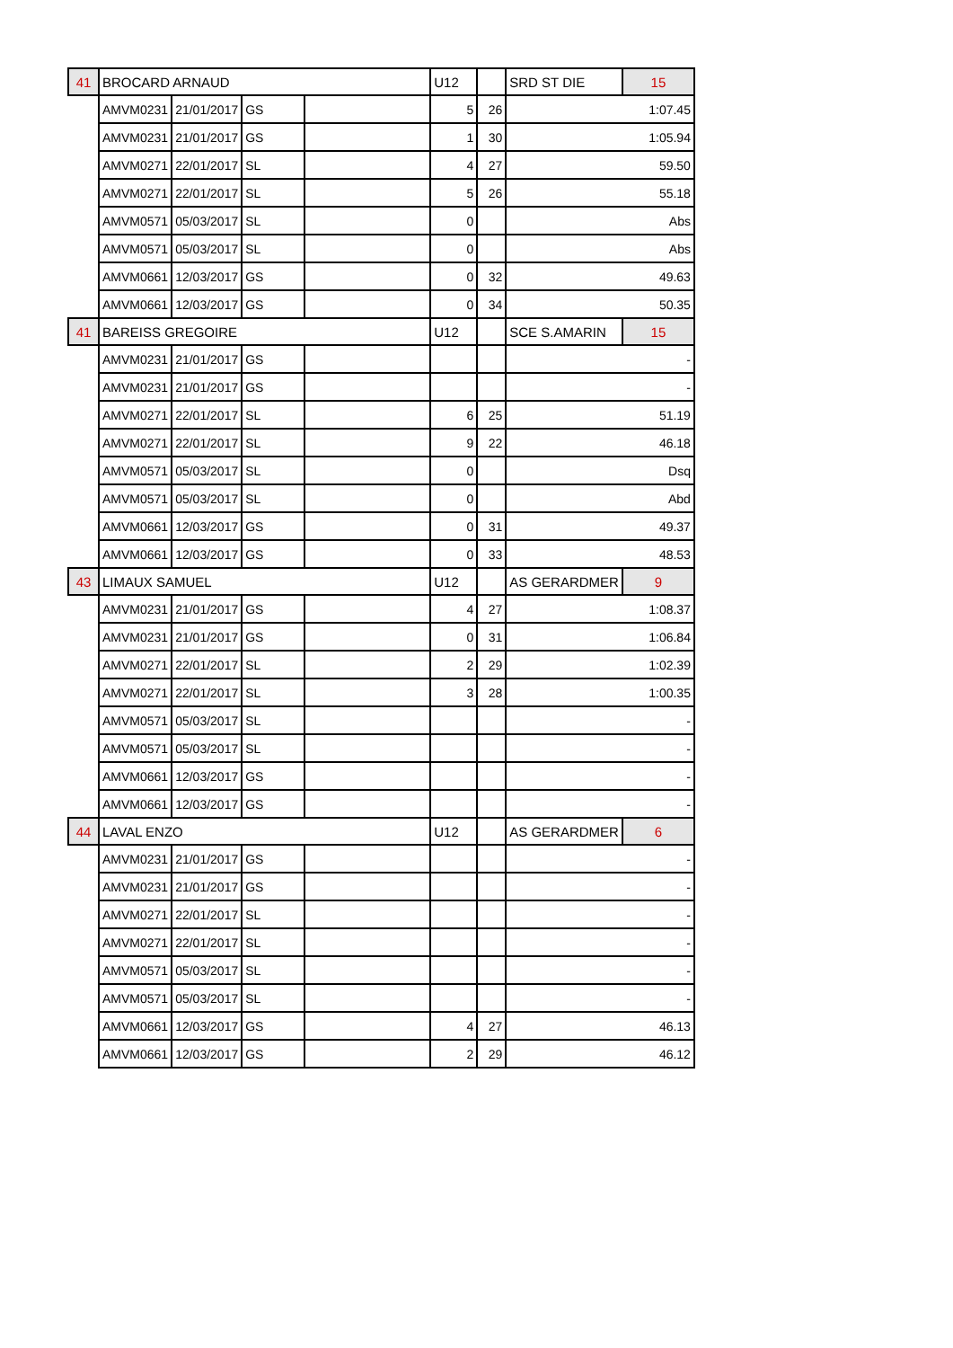| 41 | BROCARD ARNAUD | | | | U12 | | SRD ST DIE | 15 |
| | AMVM0231 | 21/01/2017 | GS | | 5 | 26 | 1:07.45 | |
| | AMVM0231 | 21/01/2017 | GS | | 1 | 30 | 1:05.94 | |
| | AMVM0271 | 22/01/2017 | SL | | 4 | 27 | 59.50 | |
| | AMVM0271 | 22/01/2017 | SL | | 5 | 26 | 55.18 | |
| | AMVM0571 | 05/03/2017 | SL | | 0 | | Abs | |
| | AMVM0571 | 05/03/2017 | SL | | 0 | | Abs | |
| | AMVM0661 | 12/03/2017 | GS | | 0 | 32 | 49.63 | |
| | AMVM0661 | 12/03/2017 | GS | | 0 | 34 | 50.35 | |
| 41 | BAREISS GREGOIRE | | | | U12 | | SCE S.AMARIN | 15 |
| | AMVM0231 | 21/01/2017 | GS | | | | - | |
| | AMVM0231 | 21/01/2017 | GS | | | | - | |
| | AMVM0271 | 22/01/2017 | SL | | 6 | 25 | 51.19 | |
| | AMVM0271 | 22/01/2017 | SL | | 9 | 22 | 46.18 | |
| | AMVM0571 | 05/03/2017 | SL | | 0 | | Dsq | |
| | AMVM0571 | 05/03/2017 | SL | | 0 | | Abd | |
| | AMVM0661 | 12/03/2017 | GS | | 0 | 31 | 49.37 | |
| | AMVM0661 | 12/03/2017 | GS | | 0 | 33 | 48.53 | |
| 43 | LIMAUX SAMUEL | | | | U12 | | AS GERARDMER | 9 |
| | AMVM0231 | 21/01/2017 | GS | | 4 | 27 | 1:08.37 | |
| | AMVM0231 | 21/01/2017 | GS | | 0 | 31 | 1:06.84 | |
| | AMVM0271 | 22/01/2017 | SL | | 2 | 29 | 1:02.39 | |
| | AMVM0271 | 22/01/2017 | SL | | 3 | 28 | 1:00.35 | |
| | AMVM0571 | 05/03/2017 | SL | | | | - | |
| | AMVM0571 | 05/03/2017 | SL | | | | - | |
| | AMVM0661 | 12/03/2017 | GS | | | | - | |
| | AMVM0661 | 12/03/2017 | GS | | | | - | |
| 44 | LAVAL ENZO | | | | U12 | | AS GERARDMER | 6 |
| | AMVM0231 | 21/01/2017 | GS | | | | - | |
| | AMVM0231 | 21/01/2017 | GS | | | | - | |
| | AMVM0271 | 22/01/2017 | SL | | | | - | |
| | AMVM0271 | 22/01/2017 | SL | | | | - | |
| | AMVM0571 | 05/03/2017 | SL | | | | - | |
| | AMVM0571 | 05/03/2017 | SL | | | | - | |
| | AMVM0661 | 12/03/2017 | GS | | 4 | 27 | 46.13 | |
| | AMVM0661 | 12/03/2017 | GS | | 2 | 29 | 46.12 | |